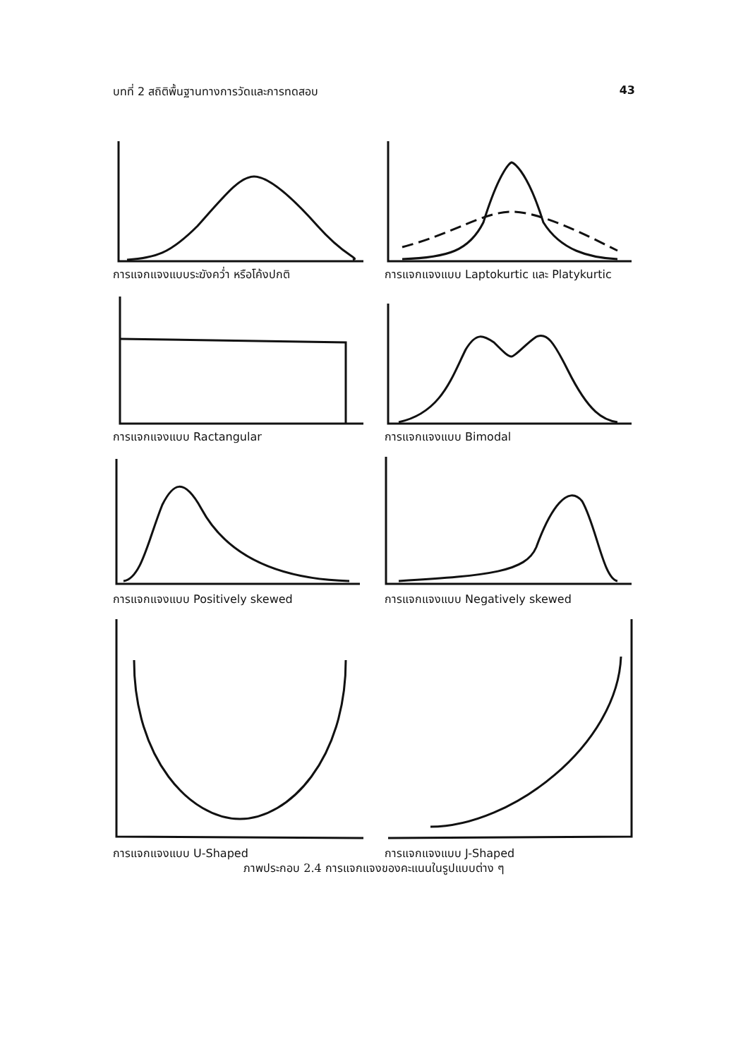บทที่ 2 สถิติพื้นฐานทางการวัดและการทดสอบ 43
การแจกแจงแบบระฆังคว่ำ หรือโค้งปกติ
การแจกแจงแบบ Laptokurtic และ Platykurtic
การแจกแจงแบบ Ractangular
การแจกแจงแบบ Bimodal
การแจกแจงแบบ Positively skewed
การแจกแจงแบบ Negatively skewed
การแจกแจงแบบ U-Shaped
การแจกแจงแบบ J-Shaped
ภาพประกอบ 2.4 การแจกแจงของคะแนนในรูปแบบต่าง ๆ